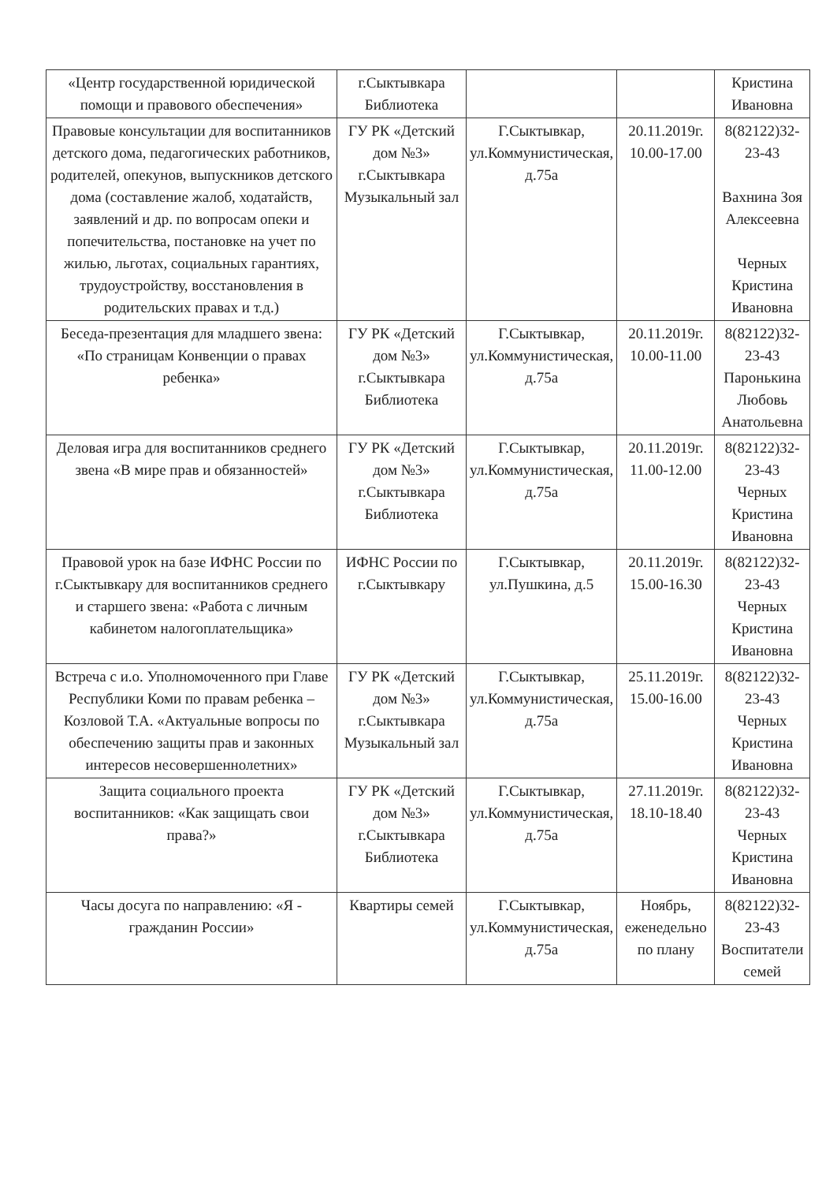| «Центр государственной юридической помощи и правового обеспечения» | г.Сыктывкара Библиотека | | | Кристина Ивановна |
| Правовые консультации для воспитанников детского дома, педагогических работников, родителей, опекунов, выпускников детского дома (составление жалоб, ходатайств, заявлений и др. по вопросам опеки и попечительства, постановке на учет по жилью, льготах, социальных гарантиях, трудоустройству, восстановления в родительских правах и т.д.) | ГУ РК «Детский дом №3» г.Сыктывкара Музыкальный зал | Г.Сыктывкар, ул.Коммунистическая, д.75а | 20.11.2019г. 10.00-17.00 | 8(82122)32-23-43 Вахнина Зоя Алексеевна Черных Кристина Ивановна |
| Беседа-презентация для младшего звена: «По страницам Конвенции о правах ребенка» | ГУ РК «Детский дом №3» г.Сыктывкара Библиотека | Г.Сыктывкар, ул.Коммунистическая, д.75а | 20.11.2019г. 10.00-11.00 | 8(82122)32-23-43 Паронькина Любовь Анатольевна |
| Деловая игра для воспитанников среднего звена «В мире прав и обязанностей» | ГУ РК «Детский дом №3» г.Сыктывкара Библиотека | Г.Сыктывкар, ул.Коммунистическая, д.75а | 20.11.2019г. 11.00-12.00 | 8(82122)32-23-43 Черных Кристина Ивановна |
| Правовой урок на базе ИФНС России по г.Сыктывкару для воспитанников среднего и старшего звена: «Работа с личным кабинетом налогоплательщика» | ИФНС России по г.Сыктывкару | Г.Сыктывкар, ул.Пушкина, д.5 | 20.11.2019г. 15.00-16.30 | 8(82122)32-23-43 Черных Кристина Ивановна |
| Встреча с и.о. Уполномоченного при Главе Республики Коми по правам ребенка – Козловой Т.А. «Актуальные вопросы по обеспечению защиты прав и законных интересов несовершеннолетних» | ГУ РК «Детский дом №3» г.Сыктывкара Музыкальный зал | Г.Сыктывкар, ул.Коммунистическая, д.75а | 25.11.2019г. 15.00-16.00 | 8(82122)32-23-43 Черных Кристина Ивановна |
| Защита социального проекта воспитанников: «Как защищать свои права?» | ГУ РК «Детский дом №3» г.Сыктывкара Библиотека | Г.Сыктывкар, ул.Коммунистическая, д.75а | 27.11.2019г. 18.10-18.40 | 8(82122)32-23-43 Черных Кристина Ивановна |
| Часы досуга по направлению: «Я - гражданин России» | Квартиры семей | Г.Сыктывкар, ул.Коммунистическая, д.75а | Ноябрь, еженедельно по плану | 8(82122)32-23-43 Воспитатели семей |